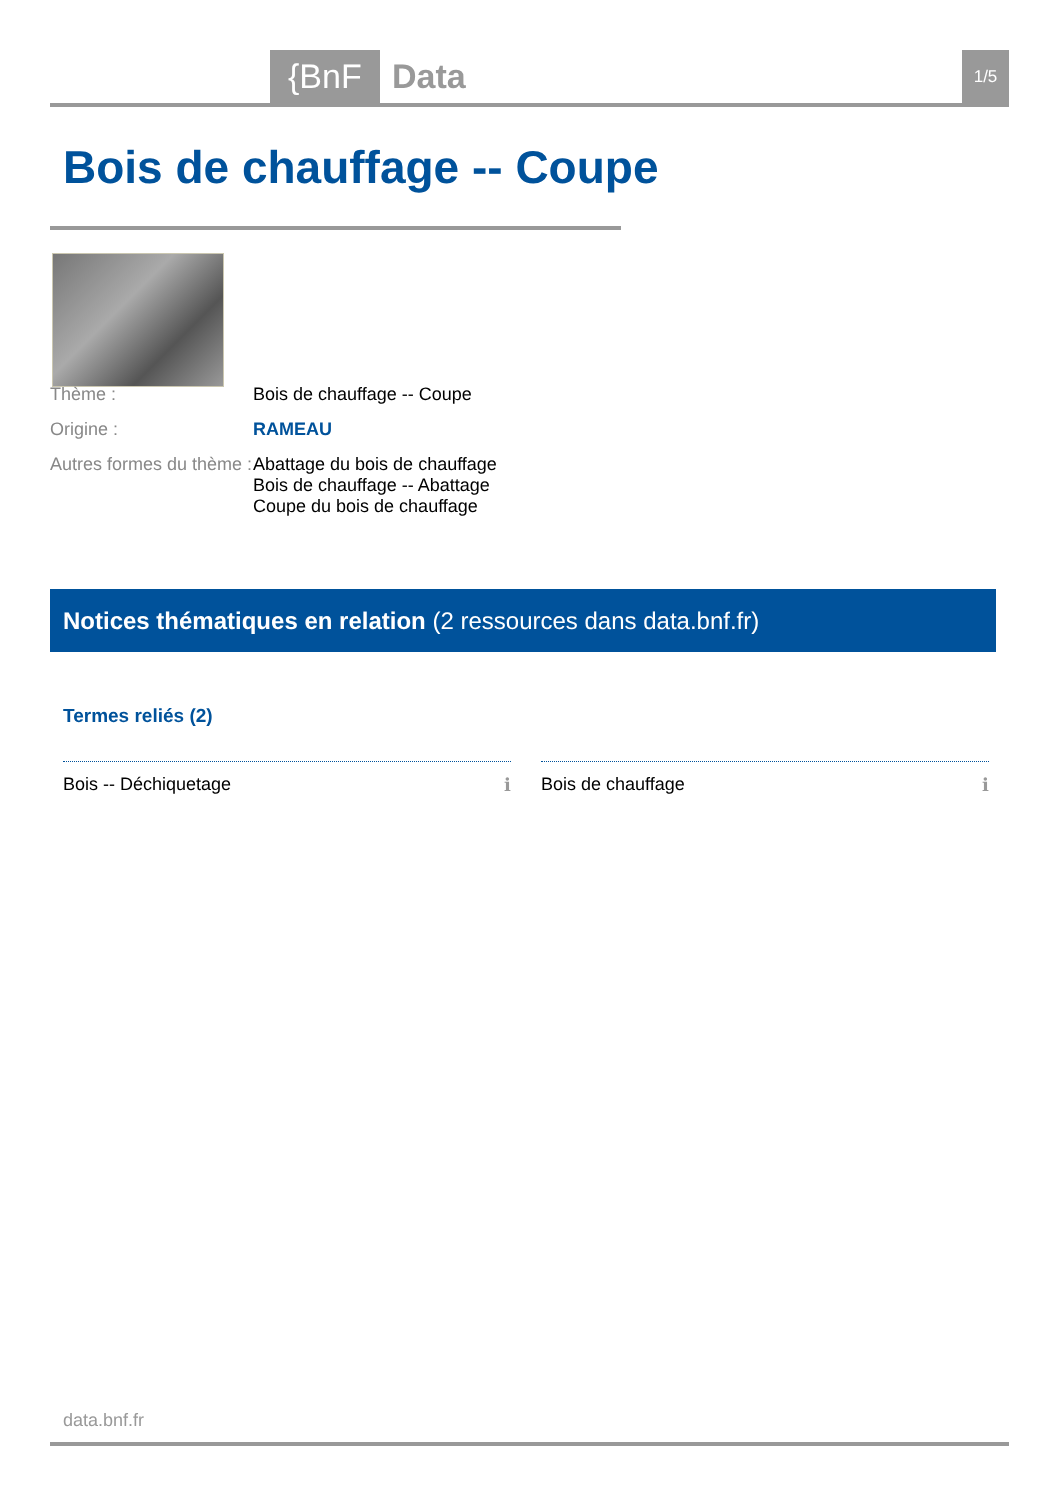{BnF Data 1/5
Bois de chauffage -- Coupe
Thème : Bois de chauffage -- Coupe
Origine : RAMEAU
Autres formes du thème :
Abattage du bois de chauffage
Bois de chauffage -- Abattage
Coupe du bois de chauffage
Notices thématiques en relation (2 ressources dans data.bnf.fr)
Termes reliés (2)
Bois -- Déchiquetage ℹ Bois de chauffage ℹ
data.bnf.fr